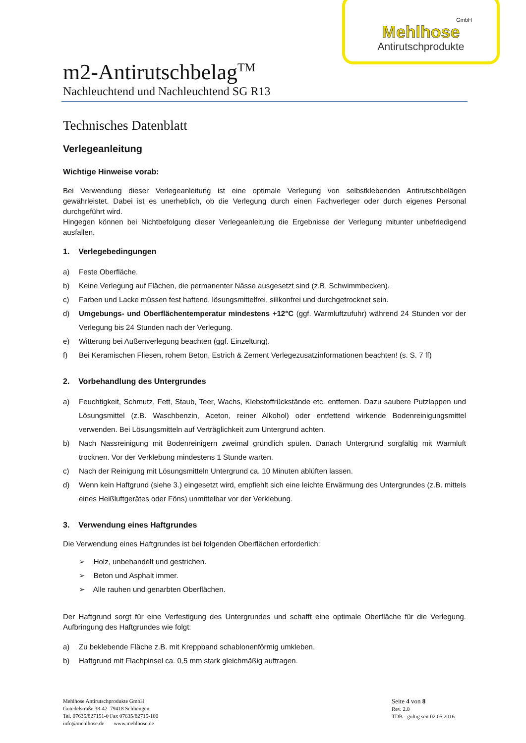GmbH
Mehlhose
Antirutschprodukte
m2-Antirutschbelag<sup>TM</sup>
Nachleuchtend und Nachleuchtend SG R13
Technisches Datenblatt
Verlegeanleitung
Wichtige Hinweise vorab:
Bei Verwendung dieser Verlegeanleitung ist eine optimale Verlegung von selbstklebenden Antirutschbelägen gewährleistet. Dabei ist es unerheblich, ob die Verlegung durch einen Fachverleger oder durch eigenes Personal durchgeführt wird.
Hingegen können bei Nichtbefolgung dieser Verlegeanleitung die Ergebnisse der Verlegung mitunter unbefriedigend ausfallen.
1. Verlegebedingungen
a) Feste Oberfläche.
b) Keine Verlegung auf Flächen, die permanenter Nässe ausgesetzt sind (z.B. Schwimmbecken).
c) Farben und Lacke müssen fest haftend, lösungsmittelfrei, silikonfrei und durchgetrocknet sein.
d) Umgebungs- und Oberflächentemperatur mindestens +12°C (ggf. Warmluftzufuhr) während 24 Stunden vor der Verlegung bis 24 Stunden nach der Verlegung.
e) Witterung bei Außenverlegung beachten (ggf. Einzeltung).
f) Bei Keramischen Fliesen, rohem Beton, Estrich & Zement Verlegezusatzinformationen beachten! (s. S. 7 ff)
2. Vorbehandlung des Untergrundes
a) Feuchtigkeit, Schmutz, Fett, Staub, Teer, Wachs, Klebstoffrückstände etc. entfernen. Dazu saubere Putzlappen und Lösungsmittel (z.B. Waschbenzin, Aceton, reiner Alkohol) oder entfettend wirkende Bodenreinigungsmittel verwenden. Bei Lösungsmitteln auf Verträglichkeit zum Untergrund achten.
b) Nach Nassreinigung mit Bodenreinigern zweimal gründlich spülen. Danach Untergrund sorgfältig mit Warmluft trocknen. Vor der Verklebung mindestens 1 Stunde warten.
c) Nach der Reinigung mit Lösungsmitteln Untergrund ca. 10 Minuten ablüften lassen.
d) Wenn kein Haftgrund (siehe 3.) eingesetzt wird, empfiehlt sich eine leichte Erwärmung des Untergrundes (z.B. mittels eines Heißluftgerätes oder Föns) unmittelbar vor der Verklebung.
3. Verwendung eines Haftgrundes
Die Verwendung eines Haftgrundes ist bei folgenden Oberflächen erforderlich:
➢ Holz, unbehandelt und gestrichen.
➢ Beton und Asphalt immer.
➢ Alle rauhen und genarbten Oberflächen.
Der Haftgrund sorgt für eine Verfestigung des Untergrundes und schafft eine optimale Oberfläche für die Verlegung. Aufbringung des Haftgrundes wie folgt:
a) Zu beklebende Fläche z.B. mit Kreppband schablonenförmig umkleben.
b) Haftgrund mit Flachpinsel ca. 0,5 mm stark gleichmäßig auftragen.
Mehlhose Antirutschprodukte GmbH
Gutedelstraße 38-42 79418 Schliengen
Tel. 07635/827151-0 Fax 07635/82715-100
info@mehlhose.de www.mehlhose.de
Seite 4 von 8
Rev. 2.0
TDB - gültig seit 02.05.2016